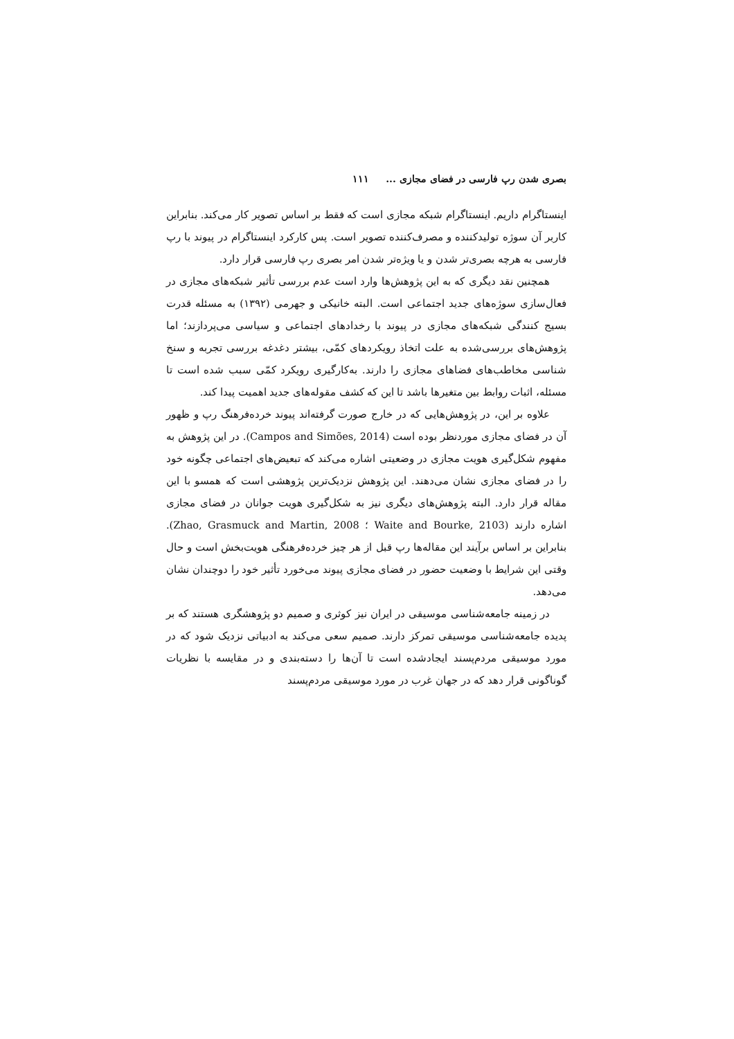بصری شدن رپ فارسی در فضای مجازی ... ۱۱۱
اینستاگرام داریم. اینستاگرام شبکه مجازی است که فقط بر اساس تصویر کار می‌کند. بنابراین کاربر آن سوژه تولیدکننده و مصرف‌کننده تصویر است. پس کارکرد اینستاگرام در پیوند با رپ فارسی به هرچه بصری‌تر شدن و یا ویژه‌تر شدن امر بصری رپ فارسی قرار دارد.
همچنین نقد دیگری که به این پژوهش‌ها وارد است عدم بررسی تأثیر شبکه‌های مجازی در فعال‌سازی سوژه‌های جدید اجتماعی است. البته خانیکی و جهرمی (۱۳۹۲) به مسئله قدرت بسیج کنندگی شبکه‌های مجازی در پیوند با رخدادهای اجتماعی و سیاسی می‌پردازند؛ اما پژوهش‌های بررسی‌شده به علت اتخاذ رویکردهای کمّی، بیشتر دغدغه بررسی تجربه و سنخ شناسی مخاطب‌های فضاهای مجازی را دارند. به‌کارگیری رویکرد کمّی سبب شده است تا مسئله، اثبات روابط بین متغیرها باشد تا این که کشف مقوله‌های جدید اهمیت پیدا کند.
علاوه بر این، در پژوهش‌هایی که در خارج صورت گرفته‌اند پیوند خرده‌فرهنگ رپ و ظهور آن در فضای مجازی موردنظر بوده است (Campos and Simões, 2014). در این پژوهش به مفهوم شکل‌گیری هویت مجازی در وضعیتی اشاره می‌کند که تبعیض‌های اجتماعی چگونه خود را در فضای مجازی نشان می‌دهند. این پژوهش نزدیک‌ترین پژوهشی است که همسو با این مقاله قرار دارد. البته پژوهش‌های دیگری نیز به شکل‌گیری هویت جوانان در فضای مجازی اشاره دارند (Waite and Bourke, 2103 ؛ Zhao, Grasmuck and Martin, 2008). بنابراین بر اساس برآیند این مقاله‌ها رپ قبل از هر چیز خرده‌فرهنگی هویت‌بخش است و حال وقتی این شرایط با وضعیت حضور در فضای مجازی پیوند می‌خورد تأثیر خود را دوچندان نشان می‌دهد.
در زمینه جامعه‌شناسی موسیقی در ایران نیز کوثری و صمیم دو پژوهشگری هستند که بر پدیده جامعه‌شناسی موسیقی تمرکز دارند. صمیم سعی می‌کند به ادبیاتی نزدیک شود که در مورد موسیقی مردم‌پسند ایجادشده است تا آن‌ها را دسته‌بندی و در مقایسه با نظریات گوناگونی قرار دهد که در جهان غرب در مورد موسیقی مردم‌پسند